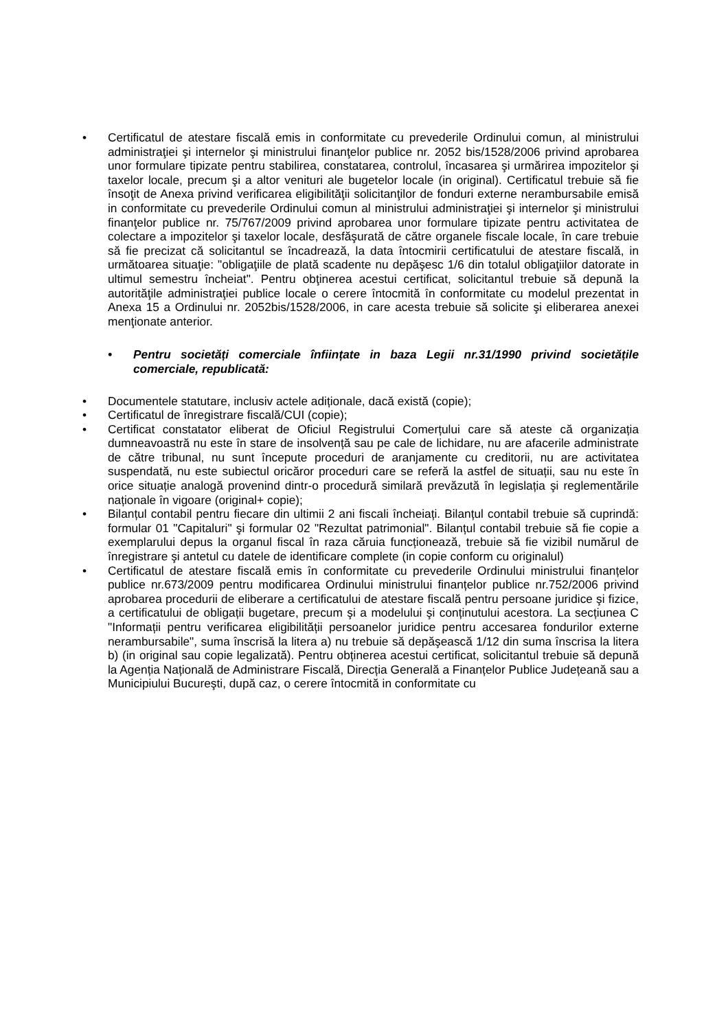• Certificatul de atestare fiscală emis in conformitate cu prevederile Ordinului comun, al ministrului administraţiei şi internelor şi ministrului finanţelor publice nr. 2052 bis/1528/2006 privind aprobarea unor formulare tipizate pentru stabilirea, constatarea, controlul, încasarea şi urmărirea impozitelor şi taxelor locale, precum şi a altor venituri ale bugetelor locale (in original). Certificatul trebuie să fie însoţit de Anexa privind verificarea eligibilităţii solicitanţilor de fonduri externe nerambursabile emisă in conformitate cu prevederile Ordinului comun al ministrului administraţiei şi internelor şi ministrului finanţelor publice nr. 75/767/2009 privind aprobarea unor formulare tipizate pentru activitatea de colectare a impozitelor şi taxelor locale, desfăşurată de către organele fiscale locale, în care trebuie să fie precizat că solicitantul se încadrează, la data întocmirii certificatului de atestare fiscală, in următoarea situaţie: "obligaţiile de plată scadente nu depăşesc 1/6 din totalul obligaţiilor datorate in ultimul semestru încheiat". Pentru obţinerea acestui certificat, solicitantul trebuie să depună la autorităţile administraţiei publice locale o cerere întocmită în conformitate cu modelul prezentat in Anexa 15 a Ordinului nr. 2052bis/1528/2006, in care acesta trebuie să solicite şi eliberarea anexei menţionate anterior.
• Pentru societăți comerciale înființate in baza Legii nr.31/1990 privind societățile comerciale, republicată:
• Documentele statutare, inclusiv actele adiționale, dacă există (copie);
• Certificatul de înregistrare fiscală/CUI (copie);
• Certificat constatator eliberat de Oficiul Registrului Comerțului care să ateste că organizația dumneavoastră nu este în stare de insolvență sau pe cale de lichidare, nu are afacerile administrate de către tribunal, nu sunt începute proceduri de aranjamente cu creditorii, nu are activitatea suspendată, nu este subiectul oricăror proceduri care se referă la astfel de situații, sau nu este în orice situație analogă provenind dintr-o procedură similară prevăzută în legislația şi reglementările naționale în vigoare (original+ copie);
• Bilanțul contabil pentru fiecare din ultimii 2 ani fiscali încheiați. Bilanțul contabil trebuie să cuprindă: formular 01 "Capitaluri" şi formular 02 "Rezultat patrimonial". Bilanțul contabil trebuie să fie copie a exemplarului depus la organul fiscal în raza căruia funcționează, trebuie să fie vizibil numărul de înregistrare şi antetul cu datele de identificare complete (in copie conform cu originalul)
• Certificatul de atestare fiscală emis în conformitate cu prevederile Ordinului ministrului finanțelor publice nr.673/2009 pentru modificarea Ordinului ministrului finanțelor publice nr.752/2006 privind aprobarea procedurii de eliberare a certificatului de atestare fiscală pentru persoane juridice şi fizice, a certificatului de obligații bugetare, precum şi a modelului şi conținutului acestora. La secțiunea C "Informații pentru verificarea eligibilității persoanelor juridice pentru accesarea fondurilor externe nerambursabile", suma înscrisă la litera a) nu trebuie să depăşească 1/12 din suma înscrisa la litera b) (in original sau copie legalizată). Pentru obținerea acestui certificat, solicitantul trebuie să depună la Agenția Națională de Administrare Fiscală, Direcția Generală a Finanțelor Publice Județeană sau a Municipiului Bucureşti, după caz, o cerere întocmită in conformitate cu